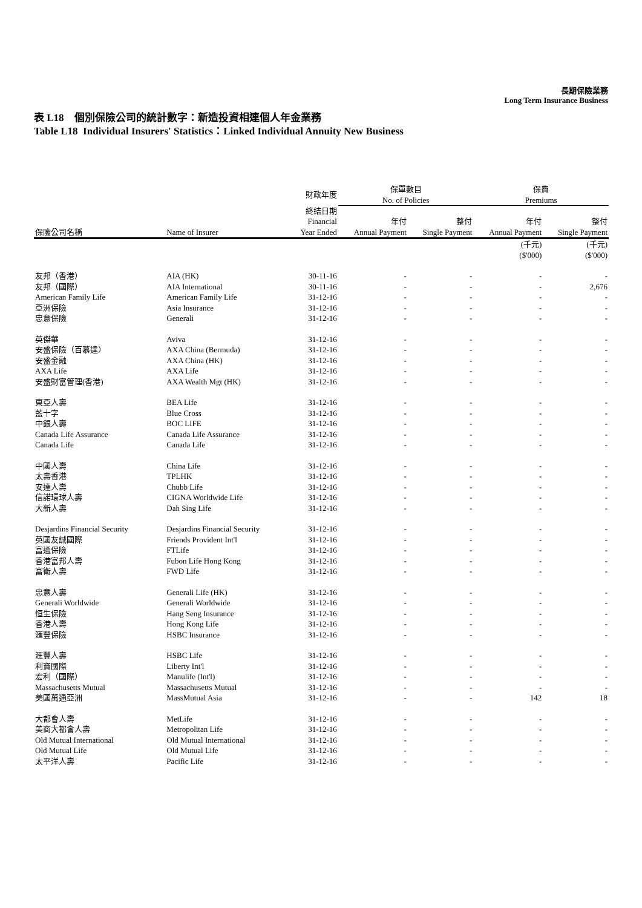長期保險業務
Long Term Insurance Business
表 L18 個別保險公司的統計數字：新造投資相連個人年金業務
Table L18 Individual Insurers' Statistics：Linked Individual Annuity New Business
| | | 財政年度 | 保單數目 No. of Policies | | 保費 Premiums | |
| --- | --- | --- | --- | --- | --- | --- |
| 保險公司名稱 | Name of Insurer | 終結日期 Financial Year Ended | 年付 Annual Payment | 整付 Single Payment | 年付 Annual Payment | 整付 Single Payment |
| | | | | | (千元) ($'000) | (千元) ($'000) |
| 友邦（香港） | AIA (HK) | 30-11-16 | - | - | - | - |
| 友邦（國際） | AIA International | 30-11-16 | - | - | - | 2,676 |
| American Family Life | American Family Life | 31-12-16 | - | - | - | - |
| 亞洲保險 | Asia Insurance | 31-12-16 | - | - | - | - |
| 忠意保險 | Generali | 31-12-16 | - | - | - | - |
| 英傑華 | Aviva | 31-12-16 | - | - | - | - |
| 安盛保險（百慕達） | AXA China (Bermuda) | 31-12-16 | - | - | - | - |
| 安盛金融 | AXA China (HK) | 31-12-16 | - | - | - | - |
| AXA Life | AXA Life | 31-12-16 | - | - | - | - |
| 安盛財富管理(香港) | AXA Wealth Mgt (HK) | 31-12-16 | - | - | - | - |
| 東亞人壽 | BEA Life | 31-12-16 | - | - | - | - |
| 藍十字 | Blue Cross | 31-12-16 | - | - | - | - |
| 中銀人壽 | BOC LIFE | 31-12-16 | - | - | - | - |
| Canada Life Assurance | Canada Life Assurance | 31-12-16 | - | - | - | - |
| Canada Life | Canada Life | 31-12-16 | - | - | - | - |
| 中國人壽 | China Life | 31-12-16 | - | - | - | - |
| 太壽香港 | TPLHK | 31-12-16 | - | - | - | - |
| 安達人壽 | Chubb Life | 31-12-16 | - | - | - | - |
| 信諾環球人壽 | CIGNA Worldwide Life | 31-12-16 | - | - | - | - |
| 大新人壽 | Dah Sing Life | 31-12-16 | - | - | - | - |
| Desjardins Financial Security | Desjardins Financial Security | 31-12-16 | - | - | - | - |
| 英國友誠國際 | Friends Provident Int'l | 31-12-16 | - | - | - | - |
| 富通保險 | FTLife | 31-12-16 | - | - | - | - |
| 香港富邦人壽 | Fubon Life Hong Kong | 31-12-16 | - | - | - | - |
| 富衛人壽 | FWD Life | 31-12-16 | - | - | - | - |
| 忠意人壽 | Generali Life (HK) | 31-12-16 | - | - | - | - |
| Generali Worldwide | Generali Worldwide | 31-12-16 | - | - | - | - |
| 恒生保險 | Hang Seng Insurance | 31-12-16 | - | - | - | - |
| 香港人壽 | Hong Kong Life | 31-12-16 | - | - | - | - |
| 滙豐保險 | HSBC Insurance | 31-12-16 | - | - | - | - |
| 滙豐人壽 | HSBC Life | 31-12-16 | - | - | - | - |
| 利寶國際 | Liberty Int'l | 31-12-16 | - | - | - | - |
| 宏利（國際） | Manulife (Int'l) | 31-12-16 | - | - | - | - |
| Massachusetts Mutual | Massachusetts Mutual | 31-12-16 | - | - | - | - |
| 美國萬通亞洲 | MassMutual Asia | 31-12-16 | - | - | 142 | 18 |
| 大都會人壽 | MetLife | 31-12-16 | - | - | - | - |
| 美商大都會人壽 | Metropolitan Life | 31-12-16 | - | - | - | - |
| Old Mutual International | Old Mutual International | 31-12-16 | - | - | - | - |
| Old Mutual Life | Old Mutual Life | 31-12-16 | - | - | - | - |
| 太平洋人壽 | Pacific Life | 31-12-16 | - | - | - | - |